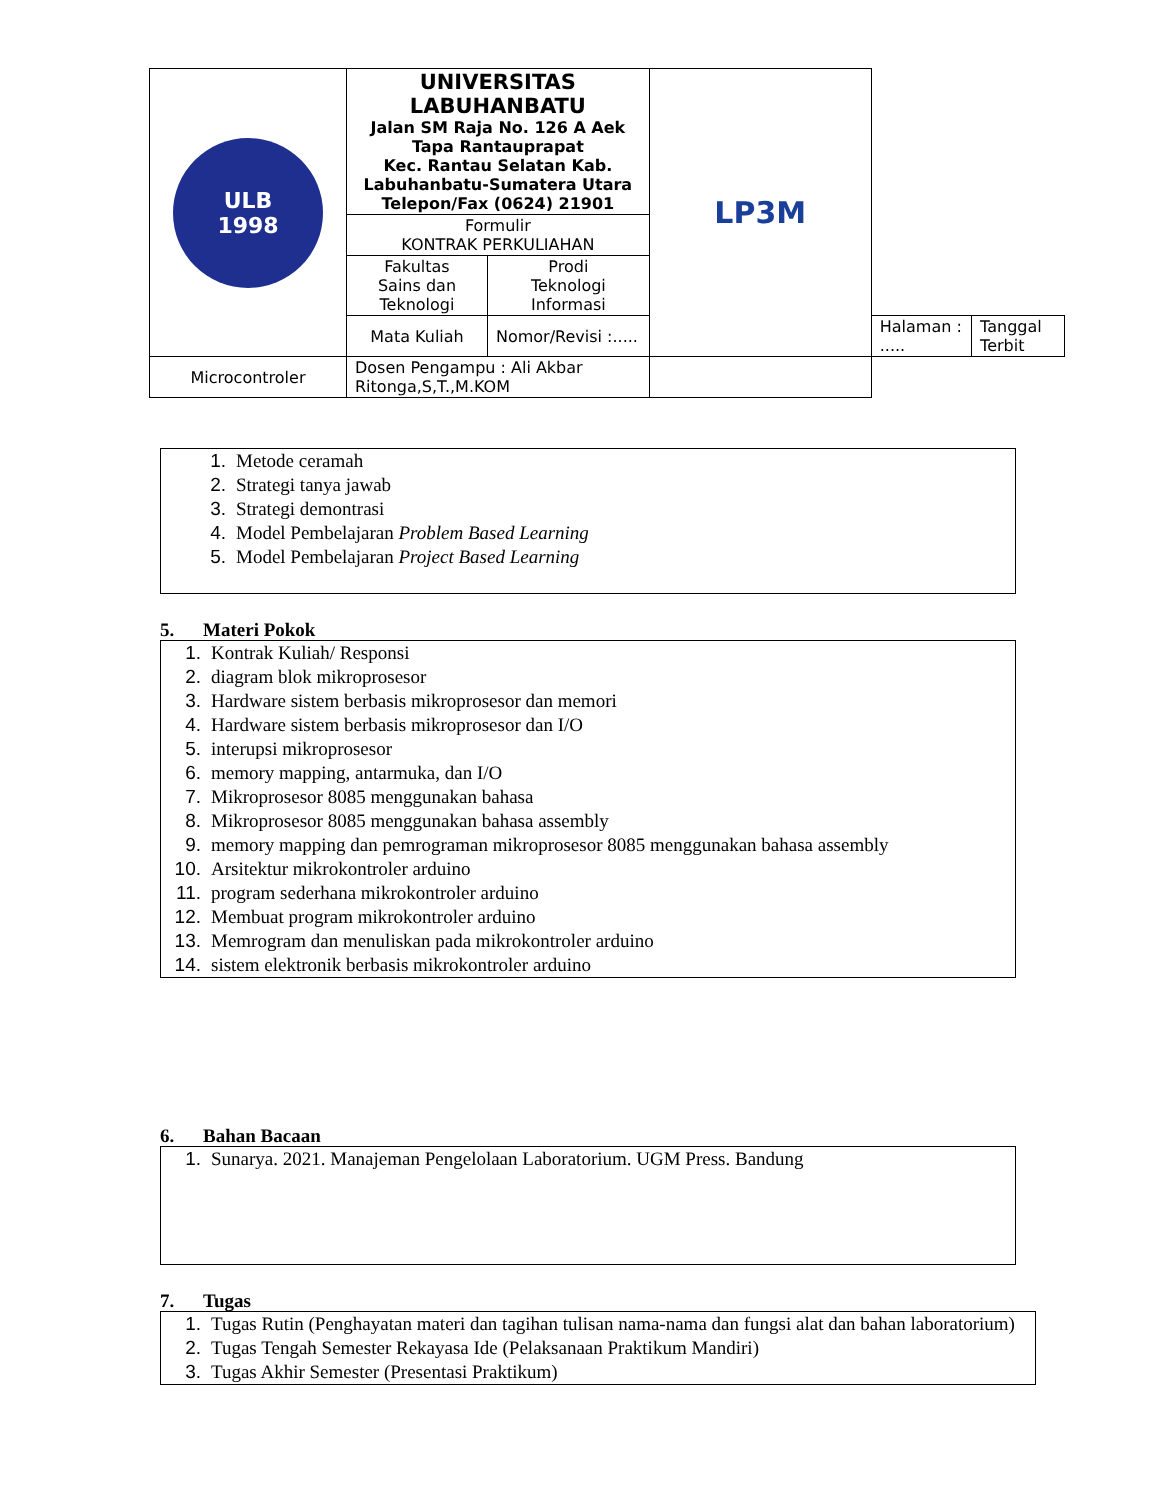| ULB 1998 | UNIVERSITAS LABUHANBATU Jalan SM Raja No. 126 A Aek Tapa Rantauprapat Kec. Rantau Selatan Kab. Labuhanbatu-Sumatera Utara Telepon/Fax (0624) 21901 | | LP3M | | |
| | Formulir KONTRAK PERKULIAHAN | | | | |
| | Fakultas Sains dan Teknologi | Prodi Teknologi Informasi | | | |
| | Mata Kuliah | Nomor/Revisi :..... | | Halaman : ..... | Tanggal Terbit |
| Microcontroler | Dosen Pengampu : Ali Akbar Ritonga,S,T.,M.KOM | | | | |
1. Metode ceramah
2. Strategi tanya jawab
3. Strategi demontrasi
4. Model Pembelajaran Problem Based Learning
5. Model Pembelajaran Project Based Learning
5. Materi Pokok
1. Kontrak Kuliah/ Responsi
2. diagram blok mikroprosesor
3. Hardware sistem berbasis mikroprosesor dan memori
4. Hardware sistem berbasis mikroprosesor dan I/O
5. interupsi mikroprosesor
6. memory mapping, antarmuka, dan I/O
7. Mikroprosesor 8085 menggunakan bahasa
8. Mikroprosesor 8085 menggunakan bahasa assembly
9. memory mapping dan pemrograman mikroprosesor 8085 menggunakan bahasa assembly
10. Arsitektur mikrokontroler arduino
11. program sederhana mikrokontroler arduino
12. Membuat program mikrokontroler arduino
13. Memrogram dan menuliskan pada mikrokontroler arduino
14. sistem elektronik berbasis mikrokontroler arduino
6. Bahan Bacaan
1. Sunarya. 2021. Manajeman Pengelolaan Laboratorium. UGM Press. Bandung
7. Tugas
1. Tugas Rutin (Penghayatan materi dan tagihan tulisan nama-nama dan fungsi alat dan bahan laboratorium)
2. Tugas Tengah Semester Rekayasa Ide (Pelaksanaan Praktikum Mandiri)
3. Tugas Akhir Semester (Presentasi Praktikum)